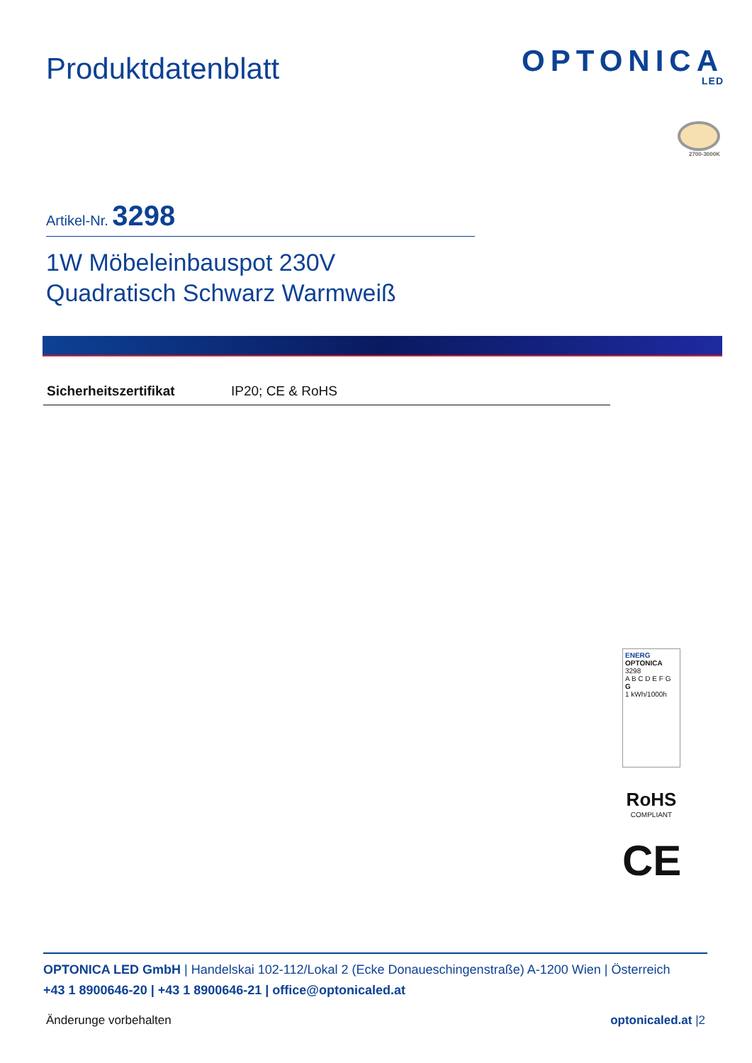Produktdatenblatt
OPTONICA
LED
2700-3000K
Artikel-Nr. 3298
1W Möbeleinbauspot 230V
Quadratisch Schwarz Warmweiß
| Sicherheitszertifikat | IP20; CE & RoHS |
ENERG
OPTONICA
3298
A B C D E F G
G
1 kWh/1000h
RoHS
COMPLIANT
CE
OPTONICA LED GmbH | Handelskai 102-112/Lokal 2 (Ecke Donaueschingenstraße) A-1200 Wien | Österreich
+43 1 8900646-20 | +43 1 8900646-21 | office@optonicaled.at
Änderunge vorbehalten optonicaled.at |2